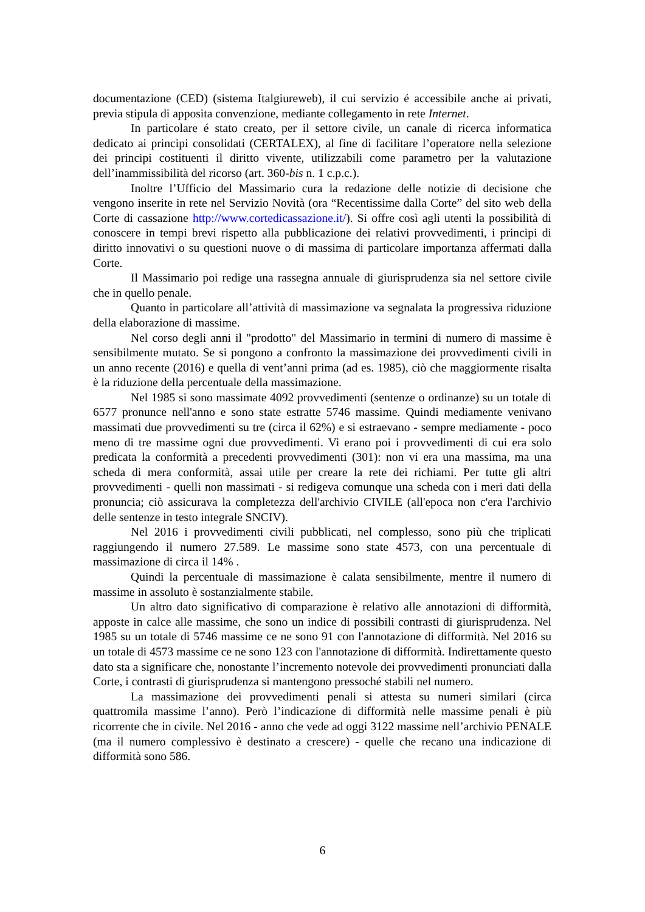documentazione (CED) (sistema Italgiureweb), il cui servizio é accessibile anche ai privati, previa stipula di apposita convenzione, mediante collegamento in rete Internet.
In particolare é stato creato, per il settore civile, un canale di ricerca informatica dedicato ai principi consolidati (CERTALEX), al fine di facilitare l’operatore nella selezione dei principi costituenti il diritto vivente, utilizzabili come parametro per la valutazione dell’inammissibilità del ricorso (art. 360-bis n. 1 c.p.c.).
Inoltre l’Ufficio del Massimario cura la redazione delle notizie di decisione che vengono inserite in rete nel Servizio Novità (ora “Recentissime dalla Corte” del sito web della Corte di cassazione http://www.cortedicassazione.it/). Si offre così agli utenti la possibilità di conoscere in tempi brevi rispetto alla pubblicazione dei relativi provvedimenti, i principi di diritto innovativi o su questioni nuove o di massima di particolare importanza affermati dalla Corte.
Il Massimario poi redige una rassegna annuale di giurisprudenza sia nel settore civile che in quello penale.
Quanto in particolare all’attività di massimazione va segnalata la progressiva riduzione della elaborazione di massime.
Nel corso degli anni il "prodotto" del Massimario in termini di numero di massime è sensibilmente mutato. Se si pongono a confronto la massimazione dei provvedimenti civili in un anno recente (2016) e quella di vent’anni prima (ad es. 1985), ciò che maggiormente risalta è la riduzione della percentuale della massimazione.
Nel 1985 si sono massimate 4092 provvedimenti (sentenze o ordinanze) su un totale di 6577 pronunce nell'anno e sono state estratte 5746 massime. Quindi mediamente venivano massimati due provvedimenti su tre (circa il 62%) e si estraevano - sempre mediamente - poco meno di tre massime ogni due provvedimenti. Vi erano poi i provvedimenti di cui era solo predicata la conformità a precedenti provvedimenti (301): non vi era una massima, ma una scheda di mera conformità, assai utile per creare la rete dei richiami. Per tutte gli altri provvedimenti - quelli non massimati - si redigeva comunque una scheda con i meri dati della pronuncia; ciò assicurava la completezza dell'archivio CIVILE (all'epoca non c'era l'archivio delle sentenze in testo integrale SNCIV).
Nel 2016 i provvedimenti civili pubblicati, nel complesso, sono più che triplicati raggiungendo il numero 27.589. Le massime sono state 4573, con una percentuale di massimazione di circa il 14% .
Quindi la percentuale di massimazione è calata sensibilmente, mentre il numero di massime in assoluto è sostanzialmente stabile.
Un altro dato significativo di comparazione è relativo alle annotazioni di difformità, apposte in calce alle massime, che sono un indice di possibili contrasti di giurisprudenza. Nel 1985 su un totale di 5746 massime ce ne sono 91 con l'annotazione di difformità. Nel 2016 su un totale di 4573 massime ce ne sono 123 con l'annotazione di difformità. Indirettamente questo dato sta a significare che, nonostante l’incremento notevole dei provvedimenti pronunciati dalla Corte, i contrasti di giurisprudenza si mantengono pressoché stabili nel numero.
La massimazione dei provvedimenti penali si attesta su numeri similari (circa quattromila massime l’anno). Però l’indicazione di difformità nelle massime penali è più ricorrente che in civile. Nel 2016 - anno che vede ad oggi 3122 massime nell’archivio PENALE (ma il numero complessivo è destinato a crescere) - quelle che recano una indicazione di difformità sono 586.
6